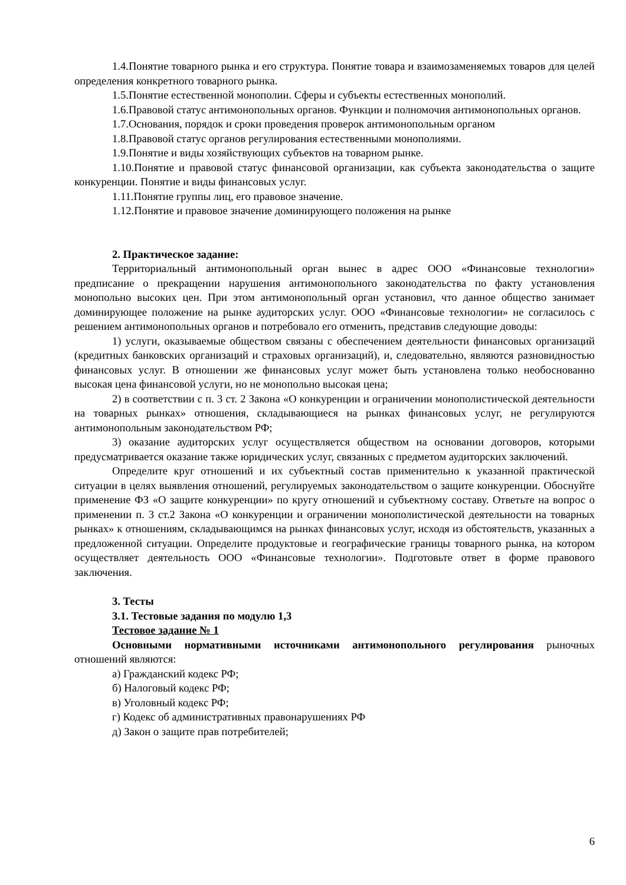1.4.Понятие товарного рынка и его структура. Понятие товара и взаимозаменяемых товаров для целей определения конкретного товарного рынка.
1.5.Понятие естественной монополии. Сферы и субъекты естественных монополий.
1.6.Правовой статус антимонопольных органов. Функции и полномочия антимонопольных органов.
1.7.Основания, порядок и сроки проведения проверок антимонопольным органом
1.8.Правовой статус органов регулирования естественными монополиями.
1.9.Понятие и виды хозяйствующих субъектов на товарном рынке.
1.10.Понятие и правовой статус финансовой организации, как субъекта законодательства о защите конкуренции. Понятие и виды финансовых услуг.
1.11.Понятие группы лиц, его правовое значение.
1.12.Понятие и правовое значение доминирующего положения на рынке
2. Практическое задание:
Территориальный антимонопольный орган вынес в адрес ООО «Финансовые технологии» предписание о прекращении нарушения антимонопольного законодательства по факту установления монопольно высоких цен. При этом антимонопольный орган установил, что данное общество занимает доминирующее положение на рынке аудиторских услуг. ООО «Финансовые технологии» не согласилось с решением антимонопольных органов и потребовало его отменить, представив следующие доводы:
1) услуги, оказываемые обществом связаны с обеспечением деятельности финансовых организаций (кредитных банковских организаций и страховых организаций), и, следовательно, являются разновидностью финансовых услуг. В отношении же финансовых услуг может быть установлена только необоснованно высокая цена финансовой услуги, но не монопольно высокая цена;
2) в соответствии с п. 3 ст. 2 Закона «О конкуренции и ограничении монополистической деятельности на товарных рынках» отношения, складывающиеся на рынках финансовых услуг, не регулируются антимонопольным законодательством РФ;
3) оказание аудиторских услуг осуществляется обществом на основании договоров, которыми предусматривается оказание также юридических услуг, связанных с предметом аудиторских заключений.
Определите круг отношений и их субъектный состав применительно к указанной практической ситуации в целях выявления отношений, регулируемых законодательством о защите конкуренции. Обоснуйте применение ФЗ «О защите конкуренции» по кругу отношений и субъектному составу. Ответьте на вопрос о применении п. 3 ст.2 Закона «О конкуренции и ограничении монополистической деятельности на товарных рынках» к отношениям, складывающимся на рынках финансовых услуг, исходя из обстоятельств, указанных а предложенной ситуации. Определите продуктовые и географические границы товарного рынка, на котором осуществляет деятельность ООО «Финансовые технологии». Подготовьте ответ в форме правового заключения.
3. Тесты
3.1. Тестовые задания по модулю 1,3
Тестовое задание № 1
Основными нормативными источниками антимонопольного регулирования рыночных отношений являются:
а) Гражданский кодекс РФ;
б) Налоговый кодекс РФ;
в) Уголовный кодекс РФ;
г) Кодекс об административных правонарушениях РФ
д) Закон о защите прав потребителей;
6